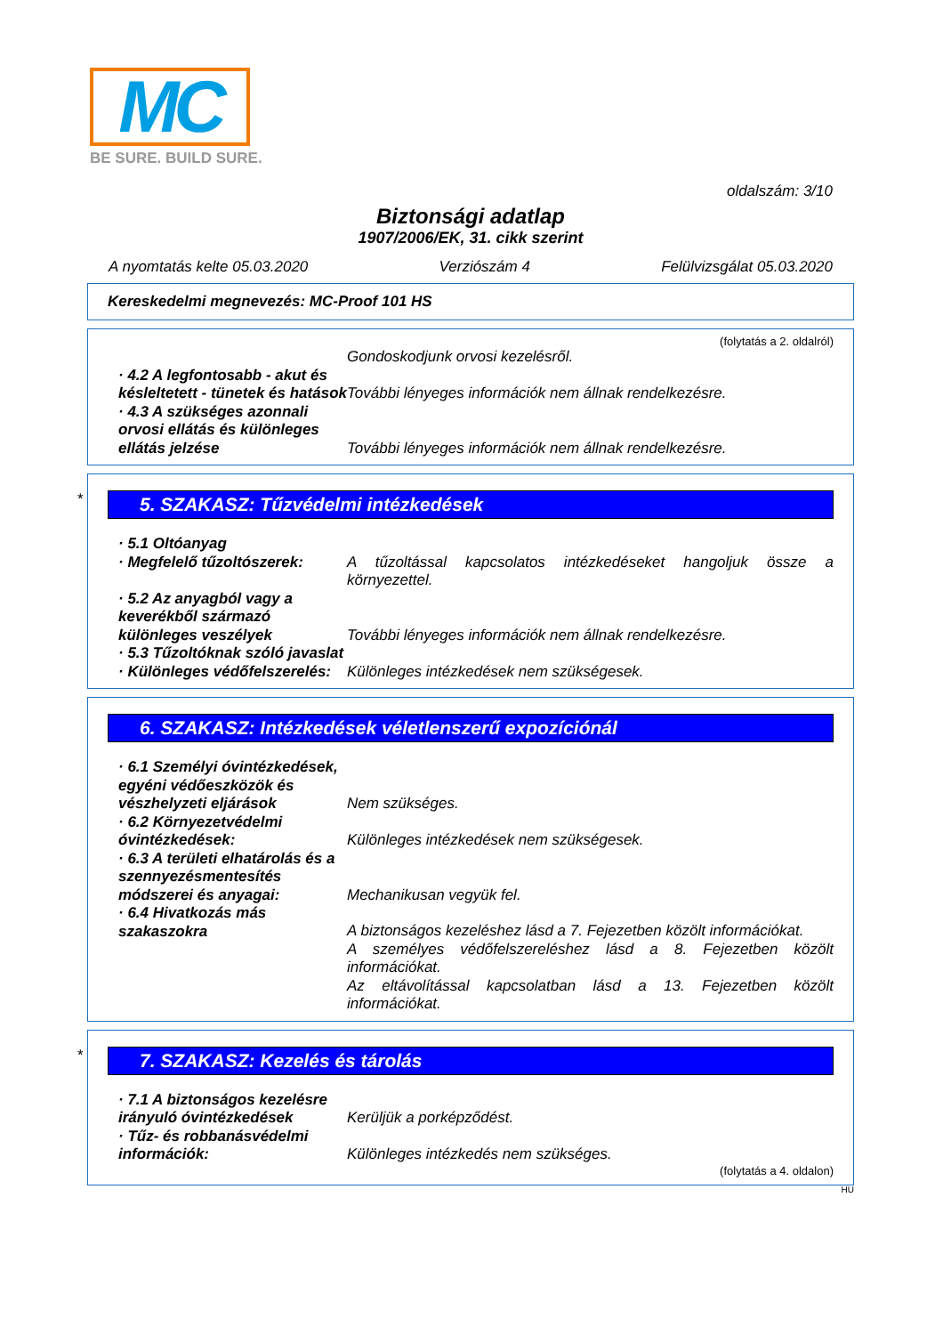MC
BE SURE. BUILD SURE.
oldalszám: 3/10
Biztonsági adatlap
1907/2006/EK, 31. cikk szerint
A nyomtatás kelte 05.03.2020 Verziószám 4 Felülvizsgálat 05.03.2020
Kereskedelmi megnevezés: MC-Proof 101 HS
(folytatás a 2. oldalról)
Gondoskodjunk orvosi kezelésről.
· 4.2 A legfontosabb - akut és késleltetett - tünetek és hatások
További lényeges információk nem állnak rendelkezésre.
· 4.3 A szükséges azonnali orvosi ellátás és különleges ellátás jelzése
További lényeges információk nem állnak rendelkezésre.
*
5. SZAKASZ: Tűzvédelmi intézkedések
· 5.1 Oltóanyag
· Megfelelő tűzoltószerek:
A tűzoltással kapcsolatos intézkedéseket hangoljuk össze a környezettel.
· 5.2 Az anyagból vagy a keverékből származó különleges veszélyek
További lényeges információk nem állnak rendelkezésre.
· 5.3 Tűzoltóknak szóló javaslat
· Különleges védőfelszerelés:
Különleges intézkedések nem szükségesek.
6. SZAKASZ: Intézkedések véletlenszerű expozíciónál
· 6.1 Személyi óvintézkedések, egyéni védőeszközök és vészhelyzeti eljárások
Nem szükséges.
· 6.2 Környezetvédelmi óvintézkedések:
Különleges intézkedések nem szükségesek.
· 6.3 A területi elhatárolás és a szennyezésmentesítés módszerei és anyagai:
Mechanikusan vegyük fel.
· 6.4 Hivatkozás más szakaszokra
A biztonságos kezeléshez lásd a 7. Fejezetben közölt információkat.
A személyes védőfelszereléshez lásd a 8. Fejezetben közölt információkat.
Az eltávolítással kapcsolatban lásd a 13. Fejezetben közölt információkat.
*
7. SZAKASZ: Kezelés és tárolás
· 7.1 A biztonságos kezelésre irányuló óvintézkedések
Kerüljük a porképződést.
· Tűz- és robbanásvédelmi információk:
Különleges intézkedés nem szükséges.
(folytatás a 4. oldalon)
HU